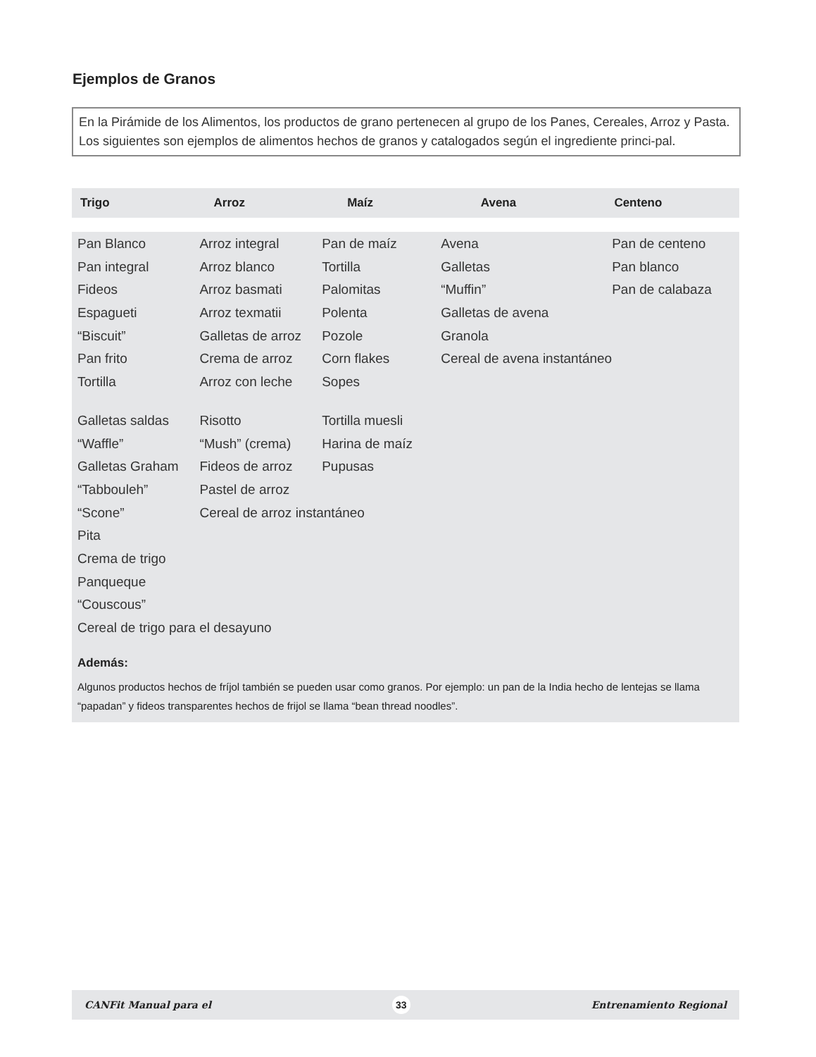Ejemplos de Granos
En la Pirámide de los Alimentos, los productos de grano pertenecen al grupo de los Panes, Cereales, Arroz y Pasta. Los siguientes son ejemplos de alimentos hechos de granos y catalogados según el ingrediente princi-pal.
Trigo Arroz Maíz Avena Centeno
| Pan Blanco | Arroz integral | Pan de maíz | Avena | Pan de centeno |
| Pan integral | Arroz blanco | Tortilla | Galletas | Pan blanco |
| Fideos | Arroz basmati | Palomitas | “Muffin” | Pan de calabaza |
| Espagueti | Arroz texmatii | Polenta | Galletas de avena | |
| “Biscuit” | Galletas de arroz | Pozole | Granola | |
| Pan frito | Crema de arroz | Corn flakes | Cereal de avena instantáneo | |
| Tortilla | Arroz con leche | Sopes | | |
| Galletas saldas | Risotto | Tortilla muesli | | |
| “Waffle” | “Mush” (crema) | Harina de maíz | | |
| Galletas Graham | Fideos de arroz | Pupusas | | |
| “Tabbouleh” | Pastel de arroz | | | |
| “Scone” | Cereal de arroz instantáneo | | | |
| Pita | | | | |
| Crema de trigo | | | | |
| Panqueque | | | | |
| “Couscous” | | | | |
| Cereal de trigo para el desayuno | | | | |
Además:
Algunos productos hechos de fríjol también se pueden usar como granos. Por ejemplo: un pan de la India hecho de lentejas se llama “papadan” y fideos transparentes hechos de frijol se llama “bean thread noodles”.
CANFit Manual para el 33 Entrenamiento Regional